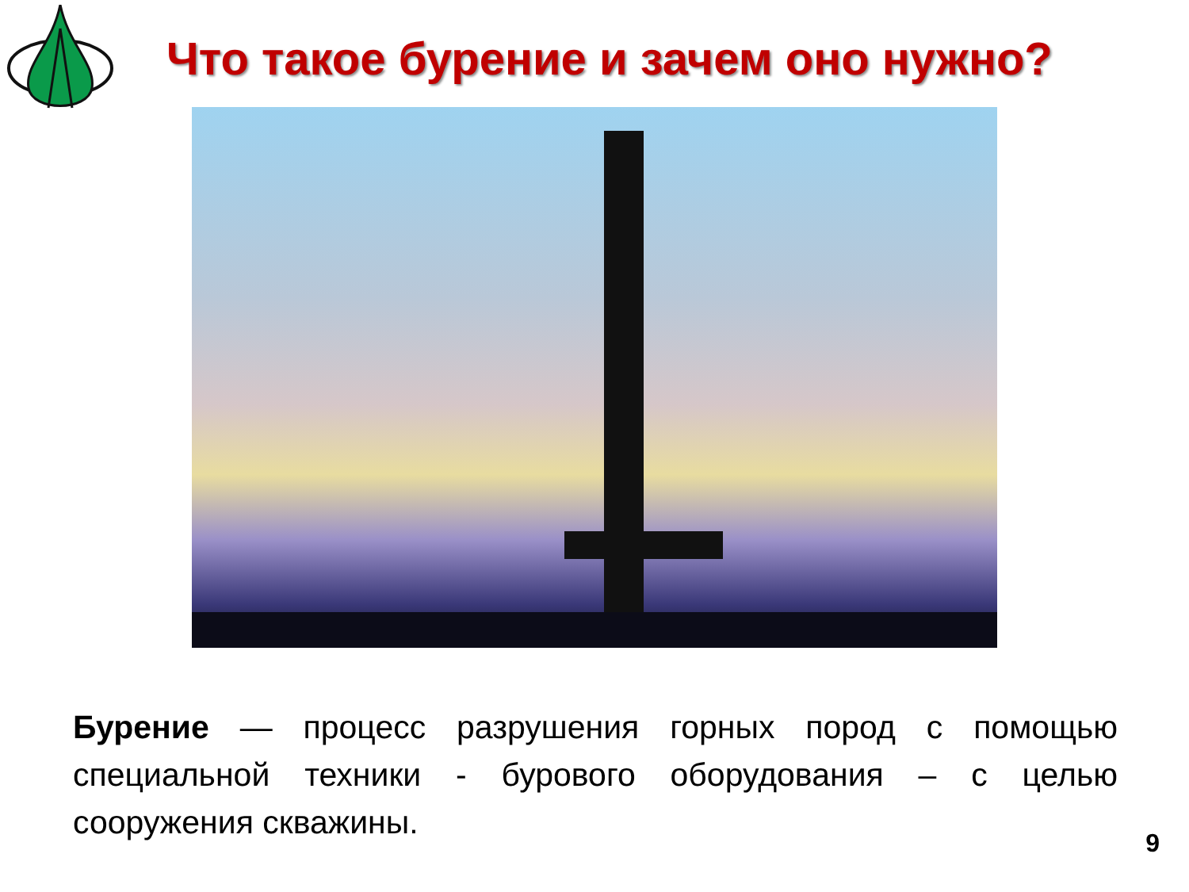Что такое бурение и зачем оно нужно?
Бурение — процесс разрушения горных пород с помощью специальной техники - бурового оборудования – с целью сооружения скважины.
9